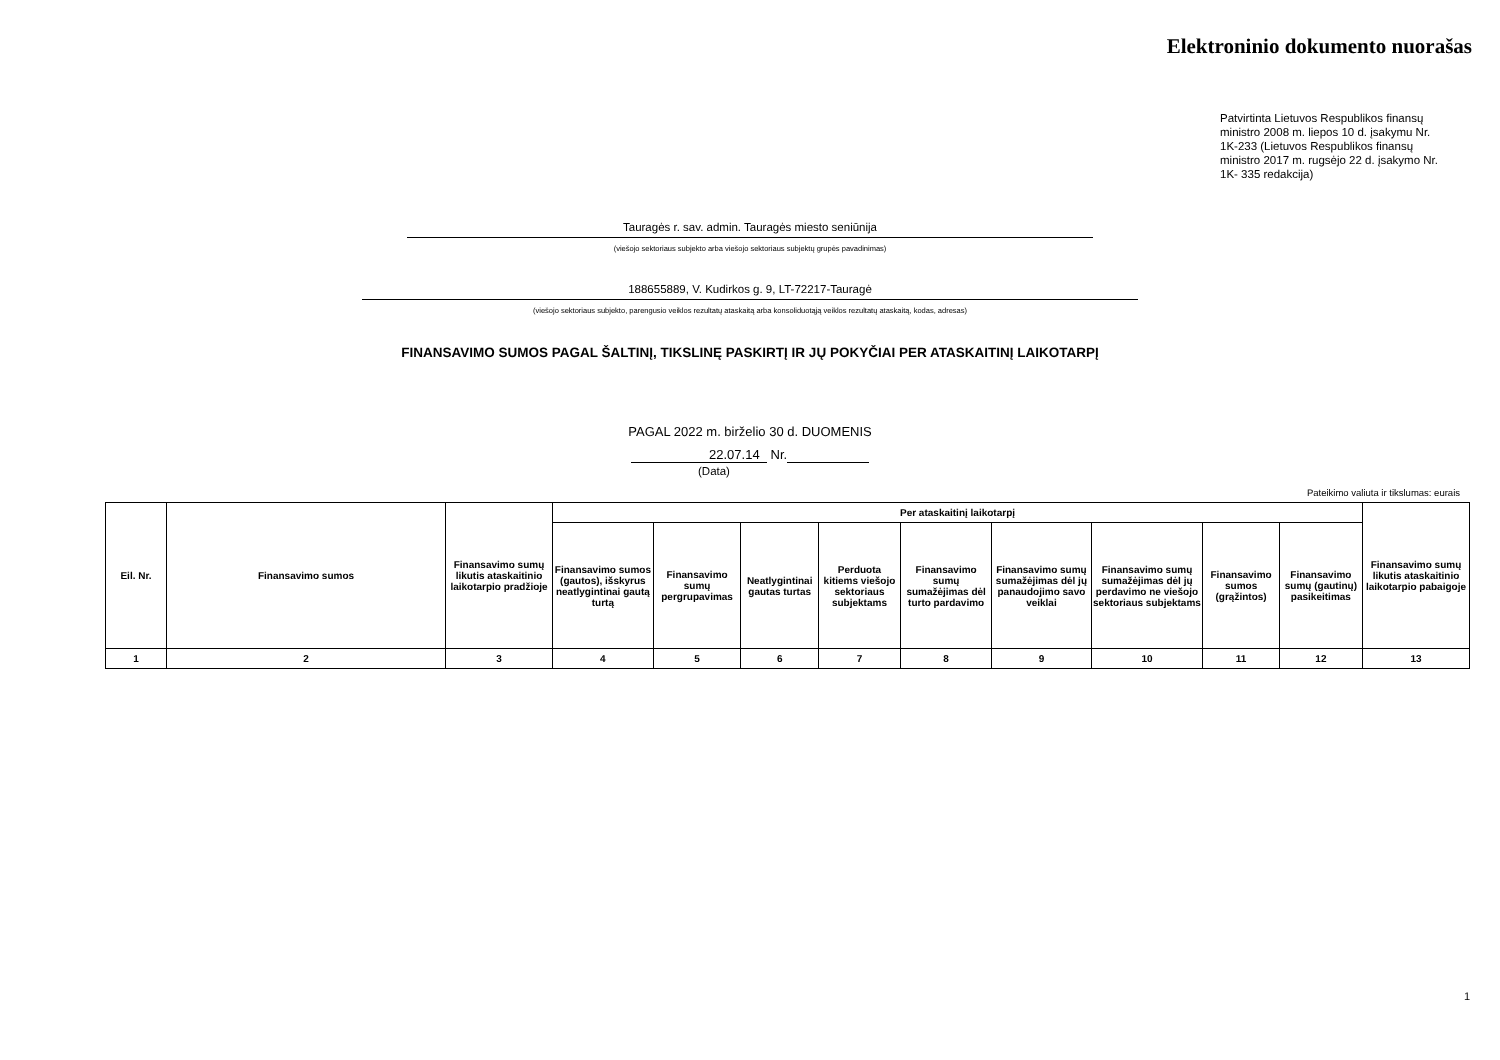Elektroninio dokumento nuorašas
Patvirtinta Lietuvos Respublikos finansų ministro 2008 m. liepos 10 d. įsakymu Nr. 1K-233 (Lietuvos Respublikos finansų ministro 2017 m. rugsėjo 22 d. įsakymo Nr. 1K- 335 redakcija)
Tauragės r. sav. admin. Tauragės miesto seniūnija
(viešojo sektoriaus subjekto arba viešojo sektoriaus subjektų grupės pavadinimas)
188655889, V. Kudirkos g. 9, LT-72217-Tauragė
(viešojo sektoriaus subjekto, parengusio veiklos rezultatų ataskaitą arba konsoliduotąją veiklos rezultatų ataskaitą, kodas, adresas)
FINANSAVIMO SUMOS PAGAL ŠALTINĮ, TIKSLINĘ PASKIRTĮ IR JŲ POKYČIAI PER ATASKAITINĮ LAIKOTARPĮ
PAGAL 2022 m. birželio 30 d. DUOMENIS
22.07.14 Nr.
(Data)
Pateikimo valiuta ir tikslumas: eurais
| Eil. Nr. | Finansavimo sumos | Finansavimo sumų likutis ataskaitinio laikotarpio pradžioje | Per ataskaitinį laikotarpį | | | | | | | | | Finansavimo sumų likutis ataskaitinio laikotarpio pabaigoje |
| --- | --- | --- | --- | --- | --- | --- | --- | --- | --- | --- | --- | --- |
| | | | Finansavimo sumos (gautos), išskyrus neatlygintinai gautą turtą | Finansavimo sumų pergrupavimas | Neatlygintinai gautas turtas | Perduota kitiems viešojo sektoriaus subjektams | Finansavimo sumų sumažėjimas dėl turto pardavimo | Finansavimo sumų sumažėjimas dėl jų panaudojimo savo veiklai | Finansavimo sumų sumažėjimas dėl jų perdavimo ne viešojo sektoriaus subjektams | Finansavimo sumos (grąžintos) | Finansavimo sumų (gautinų) pasikeitimas | |
| 1 | 2 | 3 | 4 | 5 | 6 | 7 | 8 | 9 | 10 | 11 | 12 | 13 |
1